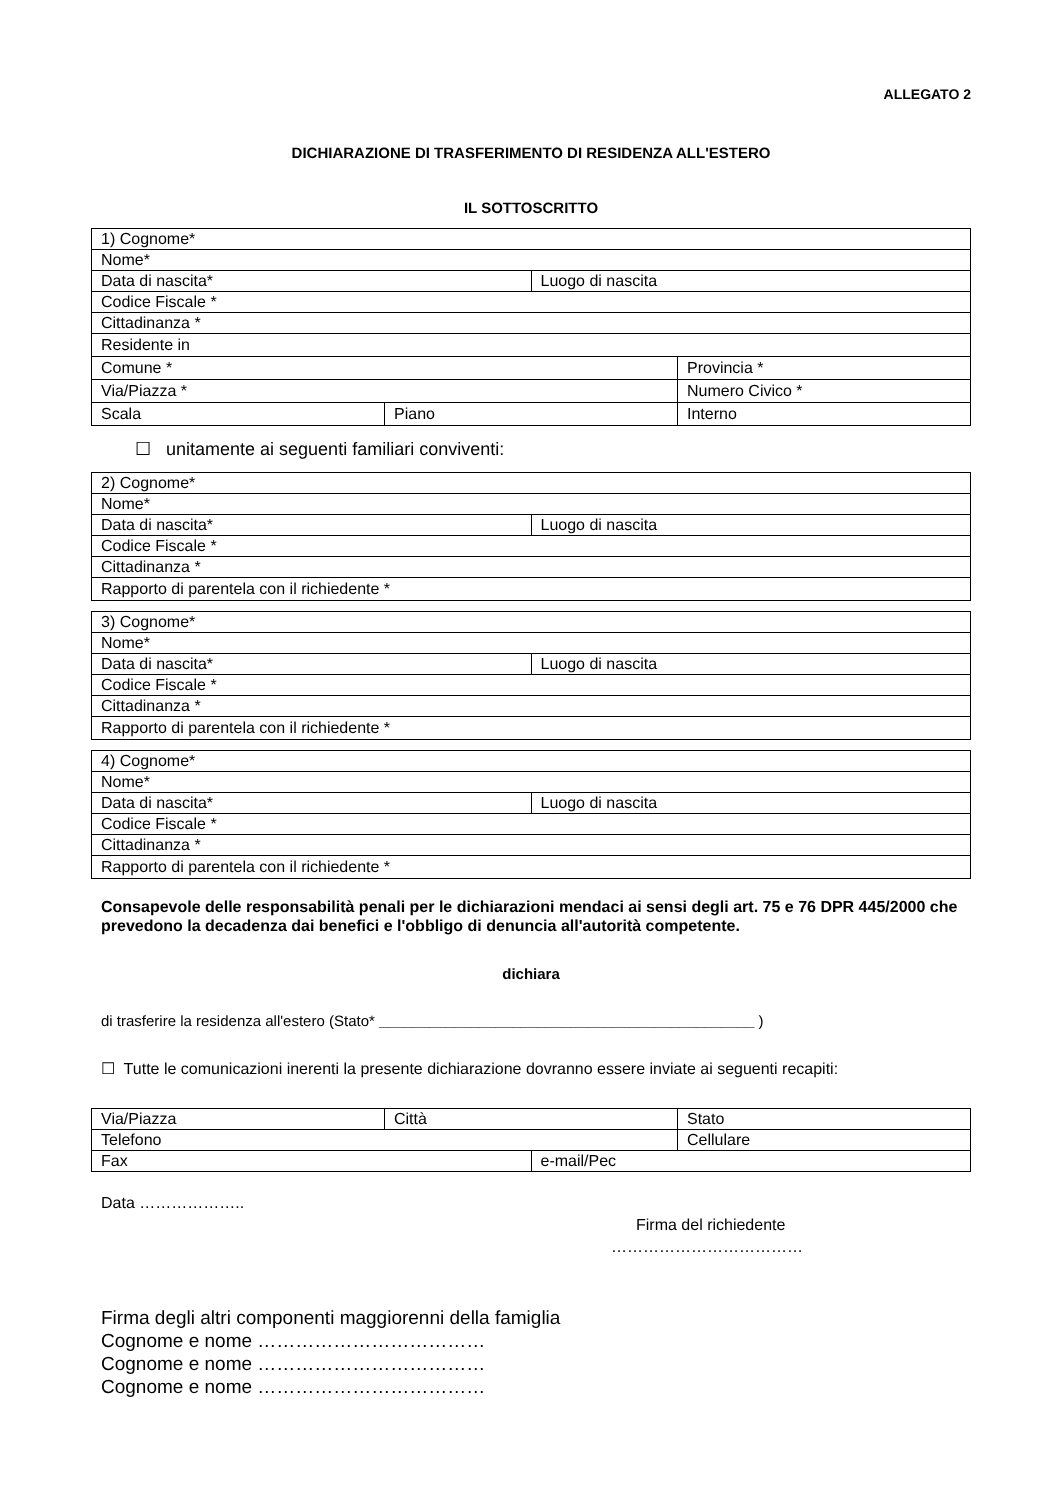ALLEGATO 2
DICHIARAZIONE DI TRASFERIMENTO DI RESIDENZA ALL'ESTERO
IL SOTTOSCRITTO
| 1) Cognome* | | | |
| Nome* | | | |
| Data di nascita* | | Luogo di nascita | |
| Codice Fiscale * | | | |
| Cittadinanza * | | | |
| Residente in | | | |
| Comune * | | | Provincia * |
| Via/Piazza * | | | Numero Civico * |
| Scala | Piano | | Interno |
☐ unitamente ai seguenti familiari conviventi:
| 2) Cognome* | |
| Nome* | |
| Data di nascita* | Luogo di nascita |
| Codice Fiscale * | |
| Cittadinanza * | |
| Rapporto di parentela con il richiedente * | |
| 3) Cognome* | |
| Nome* | |
| Data di nascita* | Luogo di nascita |
| Codice Fiscale * | |
| Cittadinanza * | |
| Rapporto di parentela con il richiedente * | |
| 4) Cognome* | |
| Nome* | |
| Data di nascita* | Luogo di nascita |
| Codice Fiscale * | |
| Cittadinanza * | |
| Rapporto di parentela con il richiedente * | |
Consapevole delle responsabilità penali per le dichiarazioni mendaci ai sensi degli art. 75 e 76 DPR 445/2000 che prevedono la decadenza dai benefici e l'obbligo di denuncia all'autorità competente.
dichiara
di trasferire la residenza all'estero (Stato* _____________________________________________ )
☐ Tutte le comunicazioni inerenti la presente dichiarazione dovranno essere inviate ai seguenti recapiti:
| Via/Piazza | Città | | Stato |
| Telefono | | | Cellulare |
| Fax | | e-mail/Pec | |
Data ………………..
Firma del richiedente
………………………………
Firma degli altri componenti maggiorenni della famiglia
Cognome e nome ………………………………
Cognome e nome ………………………………
Cognome e nome ………………………………